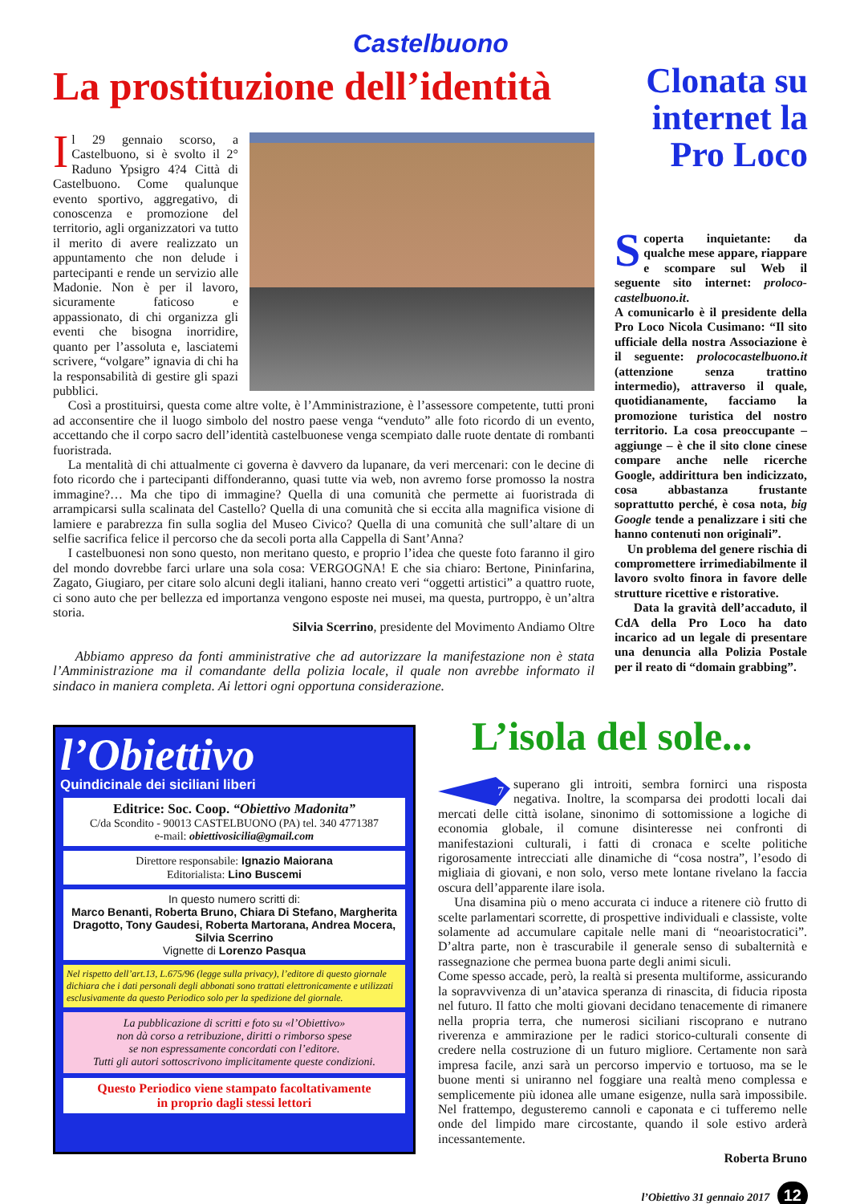Castelbuono
La prostituzione dell’identità
Il 29 gennaio scorso, a Castelbuono, si è svolto il 2° Raduno Ypsigro 4?4 Città di Castelbuono. Come qualunque evento sportivo, aggregativo, di conoscenza e promozione del territorio, agli organizzatori va tutto il merito di avere realizzato un appuntamento che non delude i partecipanti e rende un servizio alle Madonie. Non è per il lavoro, sicuramente faticoso e appassionato, di chi organizza gli eventi che bisogna inorridire, quanto per l’assoluta e, lasciatemi scrivere, “volgare” ignavia di chi ha la responsabilità di gestire gli spazi pubblici.
Così a prostituirsi, questa come altre volte, è l’Amministrazione, è l’assessore competente, tutti proni ad acconsentire che il luogo simbolo del nostro paese venga “venduto” alle foto ricordo di un evento, accettando che il corpo sacro dell’identità castelbuonese venga scempiato dalle ruote dentate di rombanti fuoristrada.
La mentalità di chi attualmente ci governa è davvero da lupanare, da veri mercenari: con le decine di foto ricordo che i partecipanti diffonderanno, quasi tutte via web, non avremo forse promosso la nostra immagine?… Ma che tipo di immagine? Quella di una comunità che permette ai fuoristrada di arrampicarsi sulla scalinata del Castello? Quella di una comunità che si eccita alla magnifica visione di lamiere e parabrezza fin sulla soglia del Museo Civico? Quella di una comunità che sull’altare di un selfie sacrifica felice il percorso che da secoli porta alla Cappella di Sant’Anna?
I castelbuonesi non sono questo, non meritano questo, e proprio l’idea che queste foto faranno il giro del mondo dovrebbe farci urlare una sola cosa: VERGOGNA! E che sia chiaro: Bertone, Pininfarina, Zagato, Giugiaro, per citare solo alcuni degli italiani, hanno creato veri “oggetti artistici” a quattro ruote, ci sono auto che per bellezza ed importanza vengono esposte nei musei, ma questa, purtroppo, è un’altra storia.
Silvia Scerrino, presidente del Movimento Andiamo Oltre
Abbiamo appreso da fonti amministrative che ad autorizzare la manifestazione non è stata l’Amministrazione ma il comandante della polizia locale, il quale non avrebbe informato il sindaco in maniera completa. Ai lettori ogni opportuna considerazione.
Clonata su internet la Pro Loco
Scoperta inquietante: da qualche mese appare, riappare e scompare sul Web il seguente sito internet: proloco-castelbuono.it.
A comunicarlo è il presidente della Pro Loco Nicola Cusimano: “Il sito ufficiale della nostra Associazione è il seguente: prolococastelbuono.it (attenzione senza trattino intermedio), attraverso il quale, quotidianamente, facciamo la promozione turistica del nostro territorio. La cosa preoccupante – aggiunge – è che il sito clone cinese compare anche nelle ricerche Google, addirittura ben indicizzato, cosa abbastanza frustante soprattutto perché, è cosa nota, big Google tende a penalizzare i siti che hanno contenuti non originali”.
Un problema del genere rischia di compromettere irrimediabilmente il lavoro svolto finora in favore delle strutture ricettive e ristorative.
Data la gravità dell’accaduto, il CdA della Pro Loco ha dato incarico ad un legale di presentare una denuncia alla Polizia Postale per il reato di “domain grabbing”.
l’Obiettivo
Quindicinale dei siciliani liberi
Editrice: Soc. Coop. “Obiettivo Madonita”
C/da Scondito - 90013 CASTELBUONO (PA) tel. 340 4771387
e-mail: obiettivosicilia@gmail.com
Direttore responsabile: Ignazio Maiorana
Editorialista: Lino Buscemi
In questo numero scritti di:
Marco Benanti, Roberta Bruno, Chiara Di Stefano, Margherita Dragotto, Tony Gaudesi, Roberta Martorana, Andrea Mocera, Silvia Scerrino
Vignette di Lorenzo Pasqua
Nel rispetto dell’art.13, L.675/96 (legge sulla privacy), l’editore di questo giornale dichiara che i dati personali degli abbonati sono trattati elettronicamente e utilizzati esclusivamente da questo Periodico solo per la spedizione del giornale.
La pubblicazione di scritti e foto su «l’Obiettivo»
non dà corso a retribuzione, diritti o rimborso spese
se non espressamente concordati con l’editore.
Tutti gli autori sottoscrivono implicitamente queste condizioni.
Questo Periodico viene stampato facoltativamente
in proprio dagli stessi lettori
L’isola del sole...
7 superano gli introiti, sembra fornirci una risposta negativa. Inoltre, la scomparsa dei prodotti locali dai mercati delle città isolane, sinonimo di sottomissione a logiche di economia globale, il comune disinteresse nei confronti di manifestazioni culturali, i fatti di cronaca e scelte politiche rigorosamente intrecciati alle dinamiche di “cosa nostra”, l’esodo di migliaia di giovani, e non solo, verso mete lontane rivelano la faccia oscura dell’apparente ilare isola.
Una disamina più o meno accurata ci induce a ritenere ciò frutto di scelte parlamentari scorrette, di prospettive individuali e classiste, volte solamente ad accumulare capitale nelle mani di “neoaristocratici”. D’altra parte, non è trascurabile il generale senso di subalternità e rassegnazione che permea buona parte degli animi siculi.
Come spesso accade, però, la realtà si presenta multiforme, assicurando la sopravvivenza di un’atavica speranza di rinascita, di fiducia riposta nel futuro. Il fatto che molti giovani decidano tenacemente di rimanere nella propria terra, che numerosi siciliani riscoprano e nutrano riverenza e ammirazione per le radici storico-culturali consente di credere nella costruzione di un futuro migliore. Certamente non sarà impresa facile, anzi sarà un percorso impervio e tortuoso, ma se le buone menti si uniranno nel foggiare una realtà meno complessa e semplicemente più idonea alle umane esigenze, nulla sarà impossibile. Nel frattempo, degusteremo cannoli e caponata e ci tufferemo nelle onde del limpido mare circostante, quando il sole estivo arderà incessantemente.
Roberta Bruno
l’Obiettivo 31 gennaio 2017 12